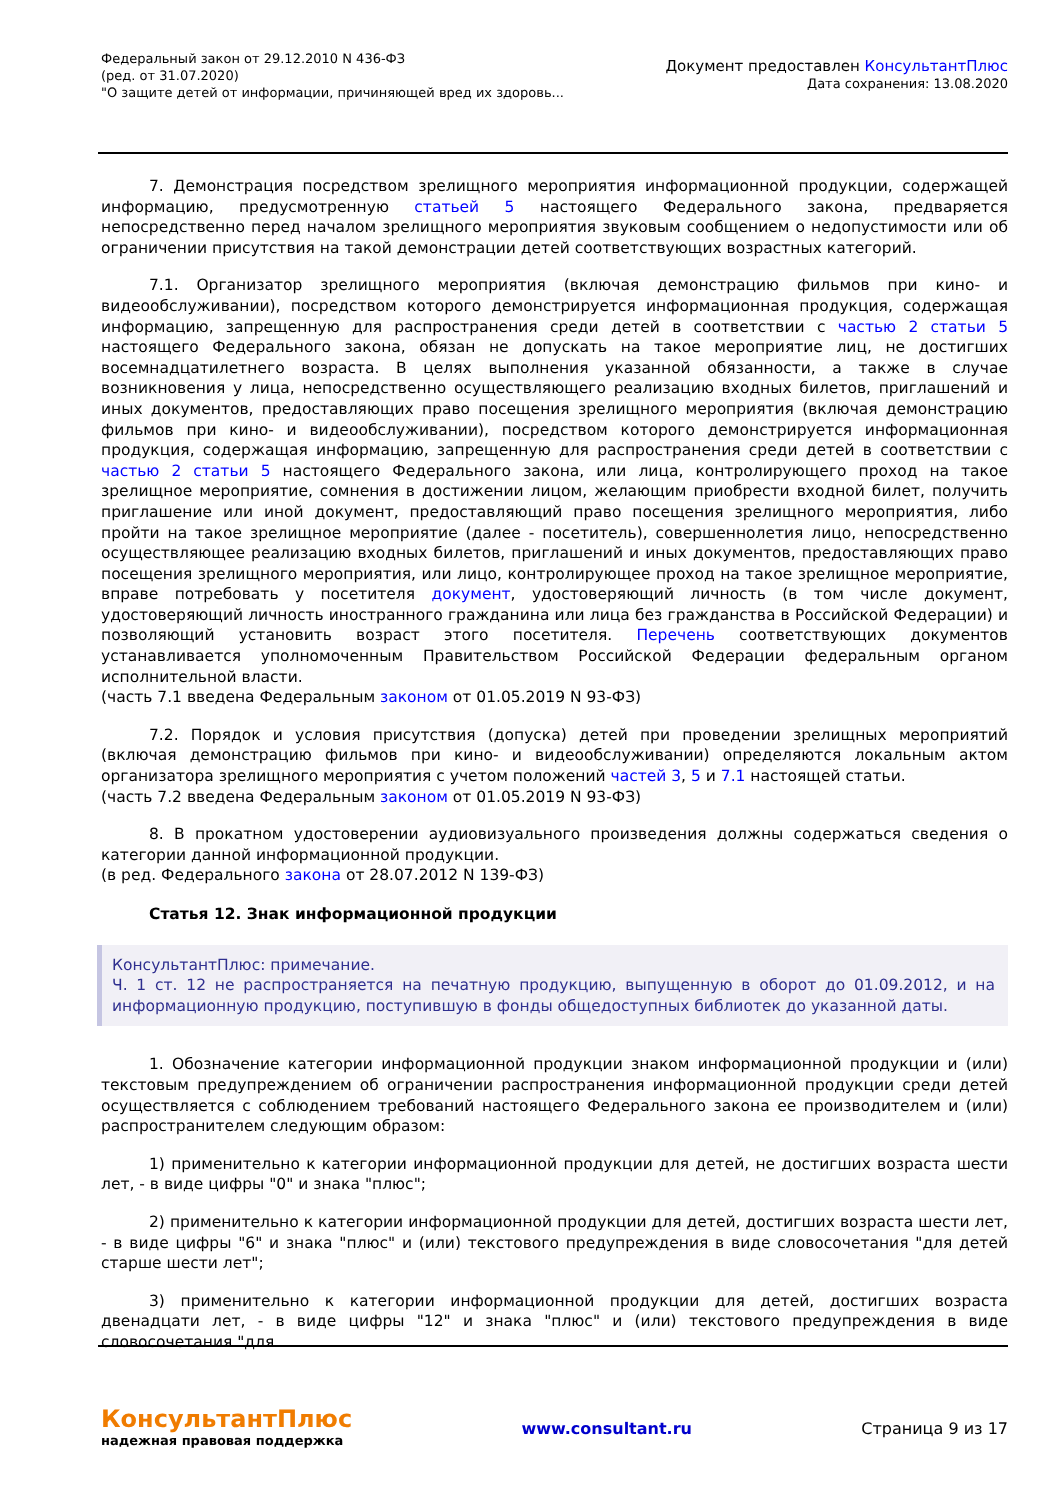Федеральный закон от 29.12.2010 N 436-ФЗ
(ред. от 31.07.2020)
"О защите детей от информации, причиняющей вред их здоровь...
Документ предоставлен КонсультантПлюс
Дата сохранения: 13.08.2020
7. Демонстрация посредством зрелищного мероприятия информационной продукции, содержащей информацию, предусмотренную статьей 5 настоящего Федерального закона, предваряется непосредственно перед началом зрелищного мероприятия звуковым сообщением о недопустимости или об ограничении присутствия на такой демонстрации детей соответствующих возрастных категорий.
7.1. Организатор зрелищного мероприятия (включая демонстрацию фильмов при кино- и видеообслуживании), посредством которого демонстрируется информационная продукция, содержащая информацию, запрещенную для распространения среди детей в соответствии с частью 2 статьи 5 настоящего Федерального закона, обязан не допускать на такое мероприятие лиц, не достигших восемнадцатилетнего возраста. В целях выполнения указанной обязанности, а также в случае возникновения у лица, непосредственно осуществляющего реализацию входных билетов, приглашений и иных документов, предоставляющих право посещения зрелищного мероприятия (включая демонстрацию фильмов при кино- и видеообслуживании), посредством которого демонстрируется информационная продукция, содержащая информацию, запрещенную для распространения среди детей в соответствии с частью 2 статьи 5 настоящего Федерального закона, или лица, контролирующего проход на такое зрелищное мероприятие, сомнения в достижении лицом, желающим приобрести входной билет, получить приглашение или иной документ, предоставляющий право посещения зрелищного мероприятия, либо пройти на такое зрелищное мероприятие (далее - посетитель), совершеннолетия лицо, непосредственно осуществляющее реализацию входных билетов, приглашений и иных документов, предоставляющих право посещения зрелищного мероприятия, или лицо, контролирующее проход на такое зрелищное мероприятие, вправе потребовать у посетителя документ, удостоверяющий личность (в том числе документ, удостоверяющий личность иностранного гражданина или лица без гражданства в Российской Федерации) и позволяющий установить возраст этого посетителя. Перечень соответствующих документов устанавливается уполномоченным Правительством Российской Федерации федеральным органом исполнительной власти.
(часть 7.1 введена Федеральным законом от 01.05.2019 N 93-ФЗ)
7.2. Порядок и условия присутствия (допуска) детей при проведении зрелищных мероприятий (включая демонстрацию фильмов при кино- и видеообслуживании) определяются локальным актом организатора зрелищного мероприятия с учетом положений частей 3, 5 и 7.1 настоящей статьи.
(часть 7.2 введена Федеральным законом от 01.05.2019 N 93-ФЗ)
8. В прокатном удостоверении аудиовизуального произведения должны содержаться сведения о категории данной информационной продукции.
(в ред. Федерального закона от 28.07.2012 N 139-ФЗ)
Статья 12. Знак информационной продукции
КонсультантПлюс: примечание.
Ч. 1 ст. 12 не распространяется на печатную продукцию, выпущенную в оборот до 01.09.2012, и на информационную продукцию, поступившую в фонды общедоступных библиотек до указанной даты.
1. Обозначение категории информационной продукции знаком информационной продукции и (или) текстовым предупреждением об ограничении распространения информационной продукции среди детей осуществляется с соблюдением требований настоящего Федерального закона ее производителем и (или) распространителем следующим образом:
1) применительно к категории информационной продукции для детей, не достигших возраста шести лет, - в виде цифры "0" и знака "плюс";
2) применительно к категории информационной продукции для детей, достигших возраста шести лет, - в виде цифры "6" и знака "плюс" и (или) текстового предупреждения в виде словосочетания "для детей старше шести лет";
3) применительно к категории информационной продукции для детей, достигших возраста двенадцати лет, - в виде цифры "12" и знака "плюс" и (или) текстового предупреждения в виде словосочетания "для
КонсультантПлюс
надежная правовая поддержка
www.consultant.ru Страница 9 из 17